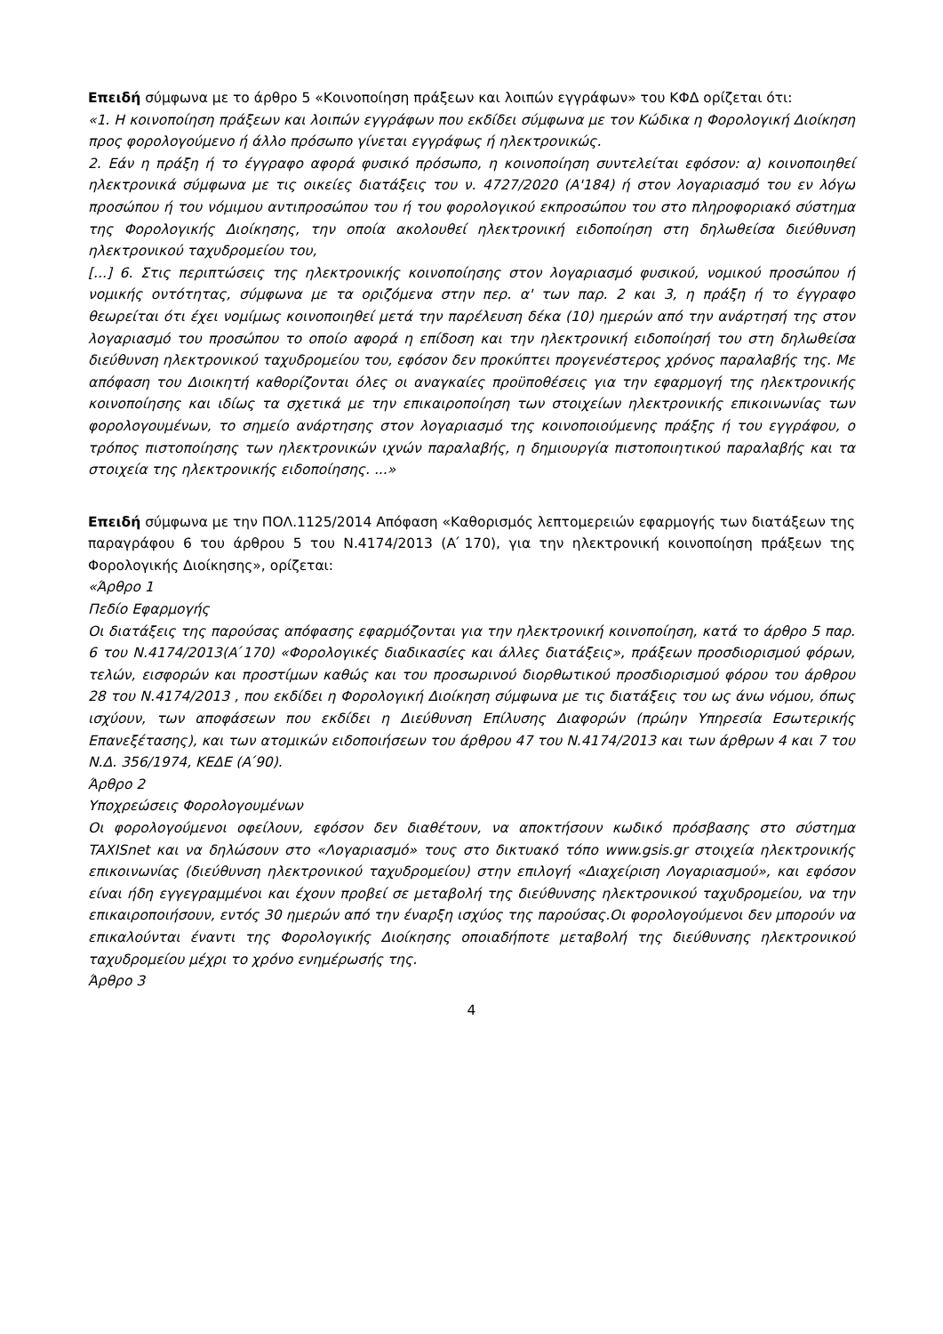Επειδή σύμφωνα με το άρθρο 5 «Κοινοποίηση πράξεων και λοιπών εγγράφων» του ΚΦΔ ορίζεται ότι:
«1. Η κοινοποίηση πράξεων και λοιπών εγγράφων που εκδίδει σύμφωνα με τον Κώδικα η Φορολογική Διοίκηση προς φορολογούμενο ή άλλο πρόσωπο γίνεται εγγράφως ή ηλεκτρονικώς.
2. Εάν η πράξη ή το έγγραφο αφορά φυσικό πρόσωπο, η κοινοποίηση συντελείται εφόσον: α) κοινοποιηθεί ηλεκτρονικά σύμφωνα με τις οικείες διατάξεις του ν. 4727/2020 (Α'184) ή στον λογαριασμό του εν λόγω προσώπου ή του νόμιμου αντιπροσώπου του ή του φορολογικού εκπροσώπου του στο πληροφοριακό σύστημα της Φορολογικής Διοίκησης, την οποία ακολουθεί ηλεκτρονική ειδοποίηση στη δηλωθείσα διεύθυνση ηλεκτρονικού ταχυδρομείου του,
[...] 6. Στις περιπτώσεις της ηλεκτρονικής κοινοποίησης στον λογαριασμό φυσικού, νομικού προσώπου ή νομικής οντότητας, σύμφωνα με τα οριζόμενα στην περ. α' των παρ. 2 και 3, η πράξη ή το έγγραφο θεωρείται ότι έχει νομίμως κοινοποιηθεί μετά την παρέλευση δέκα (10) ημερών από την ανάρτησή της στον λογαριασμό του προσώπου το οποίο αφορά η επίδοση και την ηλεκτρονική ειδοποίησή του στη δηλωθείσα διεύθυνση ηλεκτρονικού ταχυδρομείου του, εφόσον δεν προκύπτει προγενέστερος χρόνος παραλαβής της. Με απόφαση του Διοικητή καθορίζονται όλες οι αναγκαίες προϋποθέσεις για την εφαρμογή της ηλεκτρονικής κοινοποίησης και ιδίως τα σχετικά με την επικαιροποίηση των στοιχείων ηλεκτρονικής επικοινωνίας των φορολογουμένων, το σημείο ανάρτησης στον λογαριασμό της κοινοποιούμενης πράξης ή του εγγράφου, ο τρόπος πιστοποίησης των ηλεκτρονικών ιχνών παραλαβής, η δημιουργία πιστοποιητικού παραλαβής και τα στοιχεία της ηλεκτρονικής ειδοποίησης. ...»
Επειδή σύμφωνα με την ΠΟΛ.1125/2014 Απόφαση «Καθορισμός λεπτομερειών εφαρμογής των διατάξεων της παραγράφου 6 του άρθρου 5 του Ν.4174/2013 (Α ́170), για την ηλεκτρονική κοινοποίηση πράξεων της Φορολογικής Διοίκησης», ορίζεται:
«Άρθρο 1
Πεδίο Εφαρμογής
Οι διατάξεις της παρούσας απόφασης εφαρμόζονται για την ηλεκτρονική κοινοποίηση, κατά το άρθρο 5 παρ. 6 του Ν.4174/2013(Α ́170) «Φορολογικές διαδικασίες και άλλες διατάξεις», πράξεων προσδιορισμού φόρων, τελών, εισφορών και προστίμων καθώς και του προσωρινού διορθωτικού προσδιορισμού φόρου του άρθρου 28 του Ν.4174/2013 , που εκδίδει η Φορολογική Διοίκηση σύμφωνα με τις διατάξεις του ως άνω νόμου, όπως ισχύουν, των αποφάσεων που εκδίδει η Διεύθυνση Επίλυσης Διαφορών (πρώην Υπηρεσία Εσωτερικής Επανεξέτασης), και των ατομικών ειδοποιήσεων του άρθρου 47 του Ν.4174/2013 και των άρθρων 4 και 7 του Ν.Δ. 356/1974, ΚΕΔΕ (Α ́90).
Άρθρο 2
Υποχρεώσεις Φορολογουμένων
Οι φορολογούμενοι οφείλουν, εφόσον δεν διαθέτουν, να αποκτήσουν κωδικό πρόσβασης στο σύστημα TAXISnet και να δηλώσουν στο «Λογαριασμό» τους στο δικτυακό τόπο www.gsis.gr στοιχεία ηλεκτρονικής επικοινωνίας (διεύθυνση ηλεκτρονικού ταχυδρομείου) στην επιλογή «Διαχείριση Λογαριασμού», και εφόσον είναι ήδη εγγεγραμμένοι και έχουν προβεί σε μεταβολή της διεύθυνσης ηλεκτρονικού ταχυδρομείου, να την επικαιροποιήσουν, εντός 30 ημερών από την έναρξη ισχύος της παρούσας.Οι φορολογούμενοι δεν μπορούν να επικαλούνται έναντι της Φορολογικής Διοίκησης οποιαδήποτε μεταβολή της διεύθυνσης ηλεκτρονικού ταχυδρομείου μέχρι το χρόνο ενημέρωσής της.
Άρθρο 3
4